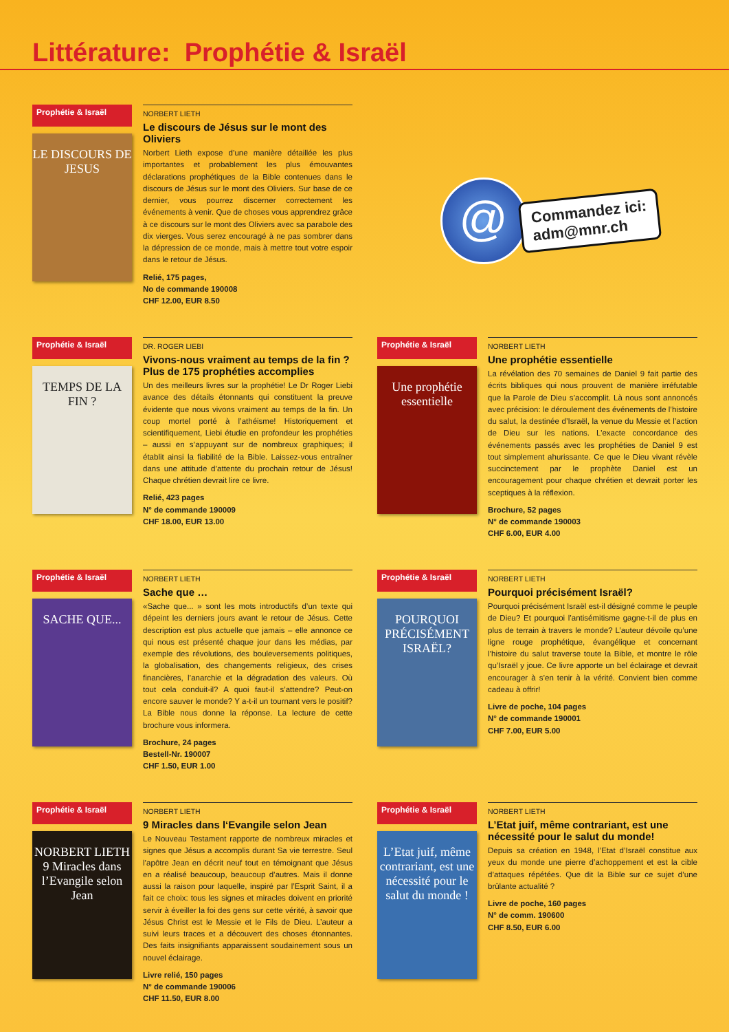Littérature: Prophétie & Israël
Prophétie & Israël
LE DISCOURS DE JESUS
NORBERT LIETH
Le discours de Jésus sur le mont des Oliviers
Norbert Lieth expose d’une manière détaillée les plus importantes et probablement les plus émouvantes déclarations prophétiques de la Bible contenues dans le discours de Jésus sur le mont des Oliviers. Sur base de ce dernier, vous pourrez discerner correctement les événements à venir. Que de choses vous apprendrez grâce à ce discours sur le mont des Oliviers avec sa parabole des dix vierges. Vous serez encouragé à ne pas sombrer dans la dépression de ce monde, mais à mettre tout votre espoir dans le retour de Jésus.
Relié, 175 pages,
No de commande 190008
CHF 12.00, EUR 8.50
@
Commandez ici:
adm@mnr.ch
Prophétie & Israël
TEMPS DE LA FIN ?
DR. ROGER LIEBI
Vivons-nous vraiment au temps de la fin ?
Plus de 175 prophéties accomplies
Un des meilleurs livres sur la prophétie! Le Dr Roger Liebi avance des détails étonnants qui constituent la preuve évidente que nous vivons vraiment au temps de la fin. Un coup mortel porté à l’athéisme! Historiquement et scientifiquement, Liebi étudie en profondeur les prophéties – aussi en s’appuyant sur de nombreux graphiques; il établit ainsi la fiabilité de la Bible. Laissez-vous entraîner dans une attitude d’attente du prochain retour de Jésus! Chaque chrétien devrait lire ce livre.
Relié, 423 pages
N° de commande 190009
CHF 18.00, EUR 13.00
Prophétie & Israël
Une prophétie essentielle
NORBERT LIETH
Une prophétie essentielle
La révélation des 70 semaines de Daniel 9 fait partie des écrits bibliques qui nous prouvent de manière irréfutable que la Parole de Dieu s’accomplit. Là nous sont annoncés avec précision: le déroulement des événements de l’histoire du salut, la destinée d’Israël, la venue du Messie et l’action de Dieu sur les nations. L’exacte concordance des événements passés avec les prophéties de Daniel 9 est tout simplement ahurissante. Ce que le Dieu vivant révèle succinctement par le prophète Daniel est un encouragement pour chaque chrétien et devrait porter les sceptiques à la réflexion.
Brochure, 52 pages
N° de commande 190003
CHF 6.00, EUR 4.00
Prophétie & Israël
SACHE QUE...
NORBERT LIETH
Sache que …
«Sache que... » sont les mots introductifs d’un texte qui dépeint les derniers jours avant le retour de Jésus. Cette description est plus actuelle que jamais – elle annonce ce qui nous est présenté chaque jour dans les médias, par exemple des révolutions, des bouleversements politiques, la globalisation, des changements religieux, des crises financières, l’anarchie et la dégradation des valeurs. Où tout cela conduit-il? A quoi faut-il s’attendre? Peut-on encore sauver le monde? Y a-t-il un tournant vers le positif? La Bible nous donne la réponse. La lecture de cette brochure vous informera.
Brochure, 24 pages
Bestell-Nr. 190007
CHF 1.50, EUR 1.00
Prophétie & Israël
POURQUOI PRÉCISÉMENT ISRAËL?
NORBERT LIETH
Pourquoi précisément Israël?
Pourquoi précisément Israël est-il désigné comme le peuple de Dieu? Et pourquoi l’antisémitisme gagne-t-il de plus en plus de terrain à travers le monde? L’auteur dévoile qu’une ligne rouge prophétique, évangélique et concernant l’histoire du salut traverse toute la Bible, et montre le rôle qu’Israël y joue. Ce livre apporte un bel éclairage et devrait encourager à s’en tenir à la vérité. Convient bien comme cadeau à offrir!
Livre de poche, 104 pages
N° de commande 190001
CHF 7.00, EUR 5.00
Prophétie & Israël
NORBERT LIETH
9 Miracles dans l’Evangile selon Jean
NORBERT LIETH
9 Miracles dans l‘Evangile selon Jean
Le Nouveau Testament rapporte de nombreux miracles et signes que Jésus a accomplis durant Sa vie terrestre. Seul l’apôtre Jean en décrit neuf tout en témoignant que Jésus en a réalisé beaucoup, beaucoup d’autres. Mais il donne aussi la raison pour laquelle, inspiré par l’Esprit Saint, il a fait ce choix: tous les signes et miracles doivent en priorité servir à éveiller la foi des gens sur cette vérité, à savoir que Jésus Christ est le Messie et le Fils de Dieu. L’auteur a suivi leurs traces et a découvert des choses étonnantes. Des faits insignifiants apparaissent soudainement sous un nouvel éclairage.
Livre relié, 150 pages
N° de commande 190006
CHF 11.50, EUR 8.00
Prophétie & Israël
L’Etat juif, même contrariant, est une nécessité pour le salut du monde !
NORBERT LIETH
L’Etat juif, même contrariant, est une nécessité pour le salut du monde!
Depuis sa création en 1948, l’Etat d’Israël constitue aux yeux du monde une pierre d’achoppement et est la cible d’attaques répétées. Que dit la Bible sur ce sujet d’une brûlante actualité ?
Livre de poche, 160 pages
N° de comm. 190600
CHF 8.50, EUR 6.00